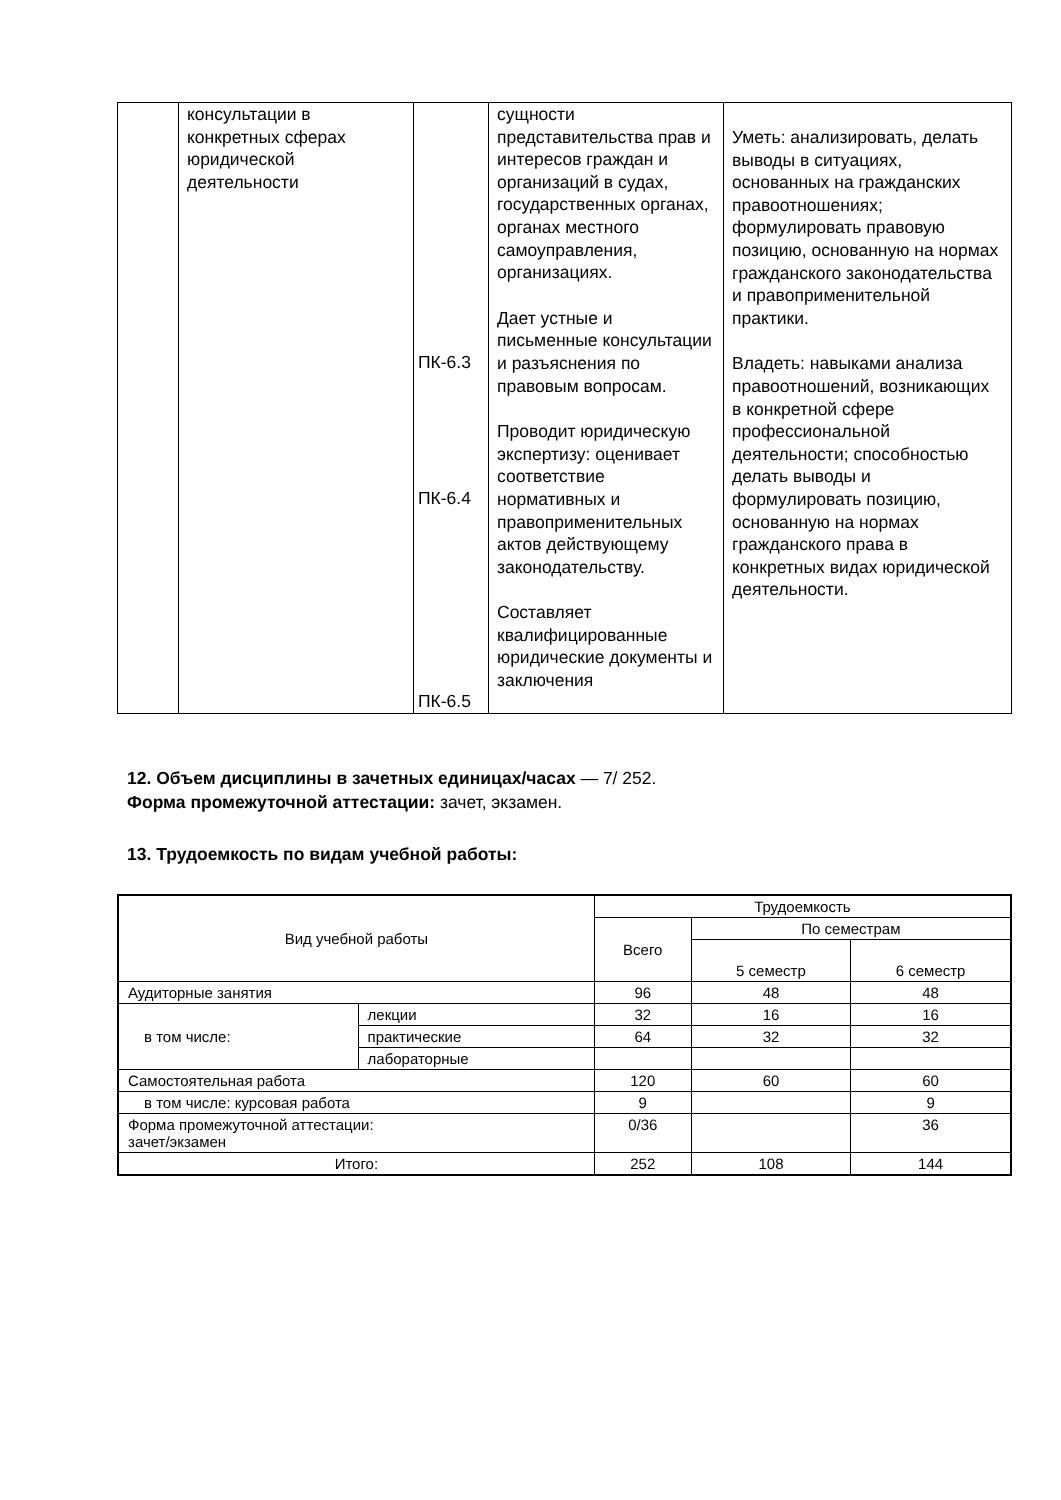| | консультации в конкретных сферах юридической деятельности | ПК-6.3 ПК-6.4 ПК-6.5 | сущности представительства прав и интересов граждан и организаций в судах, государственных органах, органах местного самоуправления, организациях. Дает устные и письменные консультации и разъяснения по правовым вопросам. Проводит юридическую экспертизу: оценивает соответствие нормативных и правоприменительных актов действующему законодательству. Составляет квалифицированные юридические документы и заключения | Уметь: анализировать, делать выводы в ситуациях, основанных на гражданских правоотношениях; формулировать правовую позицию, основанную на нормах гражданского законодательства и правоприменительной практики. Владеть: навыками анализа правоотношений, возникающих в конкретной сфере профессиональной деятельности; способностью делать выводы и формулировать позицию, основанную на нормах гражданского права в конкретных видах юридической деятельности. |
12. Объем дисциплины в зачетных единицах/часах — 7/ 252.
Форма промежуточной аттестации: зачет, экзамен.
13. Трудоемкость по видам учебной работы:
| Вид учебной работы | | Трудоемкость | | |
| --- | --- | --- | --- | --- |
| | | Всего | По семестрам | |
| | | | 5 семестр | 6 семестр |
| Аудиторные занятия | | 96 | 48 | 48 |
| в том числе: | лекции | 32 | 16 | 16 |
| | практические | 64 | 32 | 32 |
| | лабораторные | | | |
| Самостоятельная работа | | 120 | 60 | 60 |
| в том числе: курсовая работа | | 9 | | 9 |
| Форма промежуточной аттестации: зачет/экзамен | | 0/36 | | 36 |
| Итого: | | 252 | 108 | 144 |